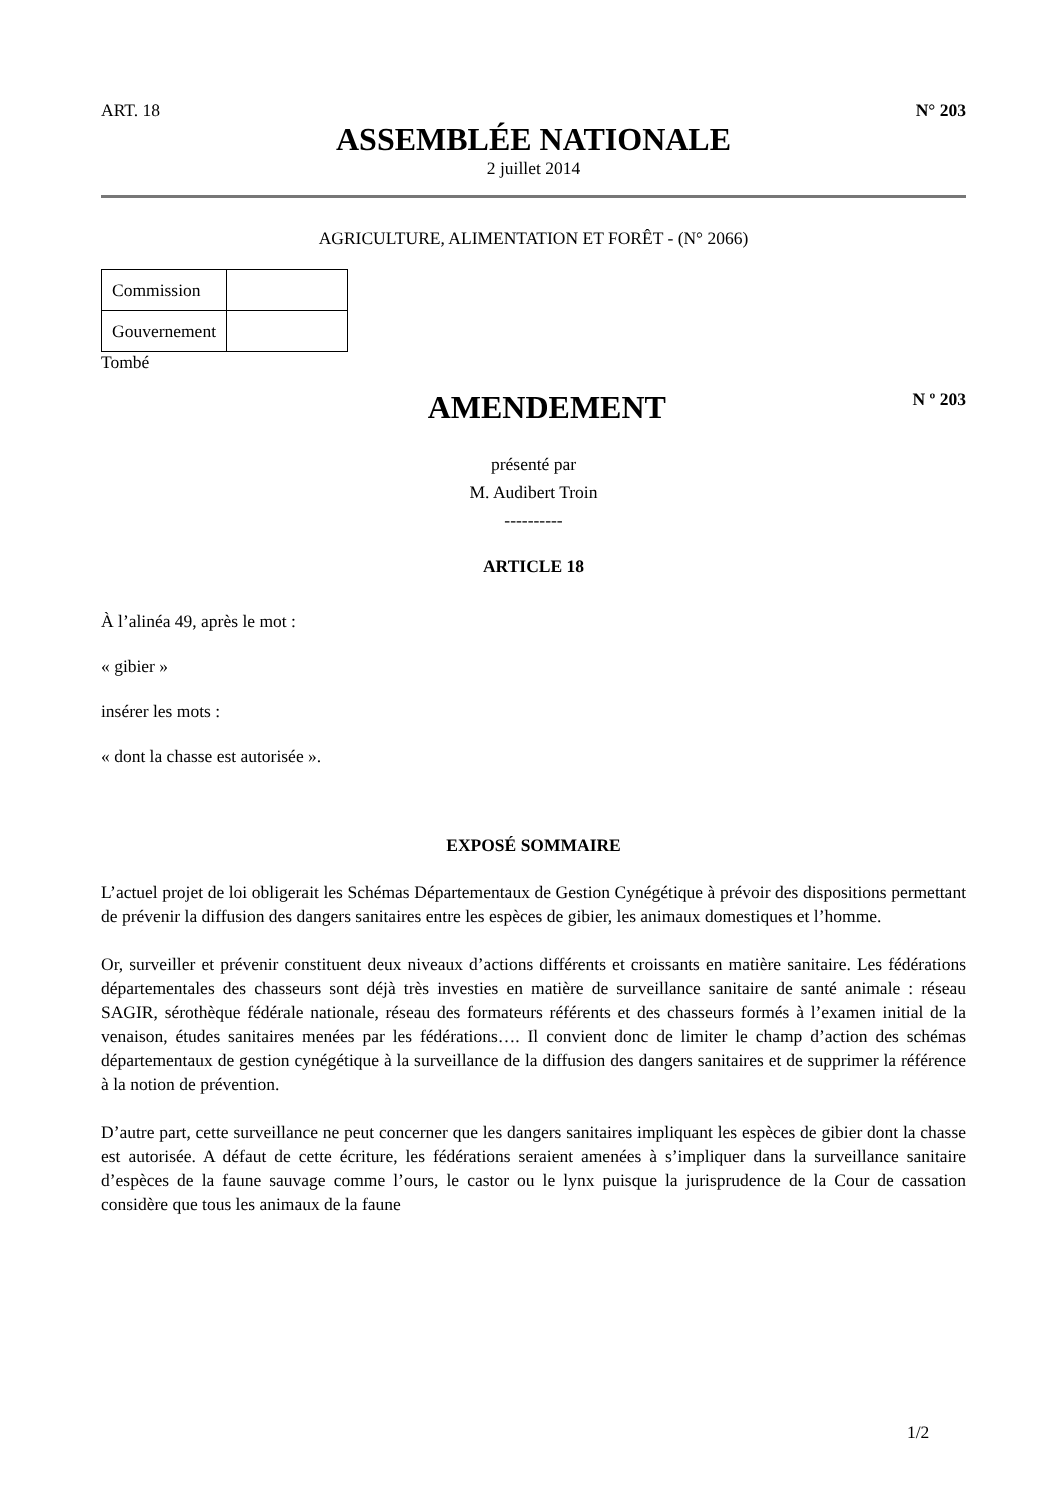ART. 18 N° 203
ASSEMBLÉE NATIONALE
2 juillet 2014
AGRICULTURE, ALIMENTATION ET FORÊT - (N° 2066)
| Commission | |
| Gouvernement | |
Tombé
AMENDEMENT
N º 203
présenté par
M. Audibert Troin
----------
ARTICLE 18
À l’alinéa 49, après le mot :
« gibier »
insérer les mots :
« dont la chasse est autorisée ».
EXPOSÉ SOMMAIRE
L’actuel projet de loi obligerait les Schémas Départementaux de Gestion Cynégétique à prévoir des dispositions permettant de prévenir la diffusion des dangers sanitaires entre les espèces de gibier, les animaux domestiques et l’homme.
Or, surveiller et prévenir constituent deux niveaux d’actions différents et croissants en matière sanitaire. Les fédérations départementales des chasseurs sont déjà très investies en matière de surveillance sanitaire de santé animale : réseau SAGIR, sérothèque fédérale nationale, réseau des formateurs référents et des chasseurs formés à l’examen initial de la venaison, études sanitaires menées par les fédérations…. Il convient donc de limiter le champ d’action des schémas départementaux de gestion cynégétique à la surveillance de la diffusion des dangers sanitaires et de supprimer la référence à la notion de prévention.
D’autre part, cette surveillance ne peut concerner que les dangers sanitaires impliquant les espèces de gibier dont la chasse est autorisée. A défaut de cette écriture, les fédérations seraient amenées à s’impliquer dans la surveillance sanitaire d’espèces de la faune sauvage comme l’ours, le castor ou le lynx puisque la jurisprudence de la Cour de cassation considère que tous les animaux de la faune
1/2